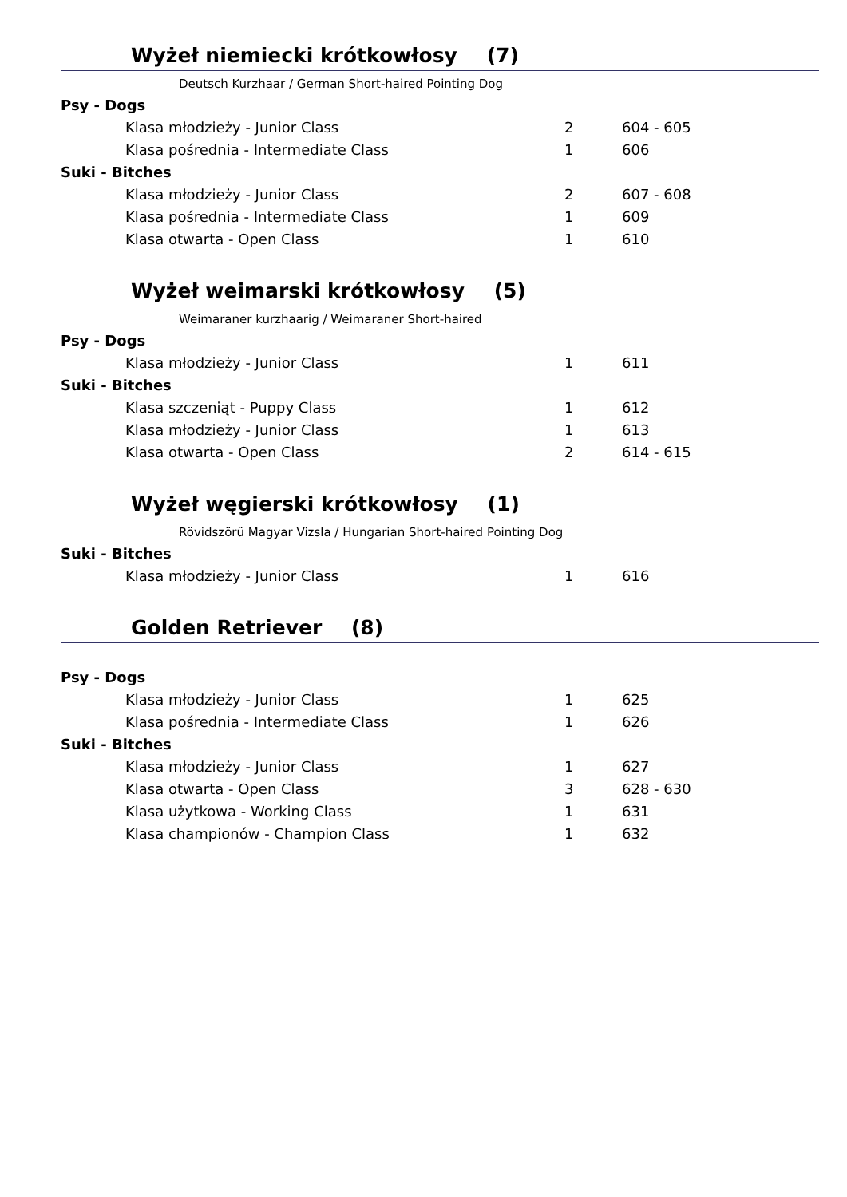Wyżeł niemiecki krótkowłosy (7)
Deutsch Kurzhaar / German Short-haired Pointing Dog
| Psy - Dogs | | |
| Klasa młodzieży - Junior Class | 2 | 604 - 605 |
| Klasa pośrednia - Intermediate Class | 1 | 606 |
| Suki - Bitches | | |
| Klasa młodzieży - Junior Class | 2 | 607 - 608 |
| Klasa pośrednia - Intermediate Class | 1 | 609 |
| Klasa otwarta - Open Class | 1 | 610 |
Wyżeł weimarski krótkowłosy (5)
Weimaraner kurzhaarig / Weimaraner Short-haired
| Psy - Dogs | | |
| Klasa młodzieży - Junior Class | 1 | 611 |
| Suki - Bitches | | |
| Klasa szczeniąt - Puppy Class | 1 | 612 |
| Klasa młodzieży - Junior Class | 1 | 613 |
| Klasa otwarta - Open Class | 2 | 614 - 615 |
Wyżeł węgierski krótkowłosy (1)
Rövidszörü Magyar Vizsla / Hungarian Short-haired Pointing Dog
| Suki - Bitches | | |
| Klasa młodzieży - Junior Class | 1 | 616 |
Golden Retriever (8)
| Psy - Dogs | | |
| Klasa młodzieży - Junior Class | 1 | 625 |
| Klasa pośrednia - Intermediate Class | 1 | 626 |
| Suki - Bitches | | |
| Klasa młodzieży - Junior Class | 1 | 627 |
| Klasa otwarta - Open Class | 3 | 628 - 630 |
| Klasa użytkowa - Working Class | 1 | 631 |
| Klasa championów - Champion Class | 1 | 632 |